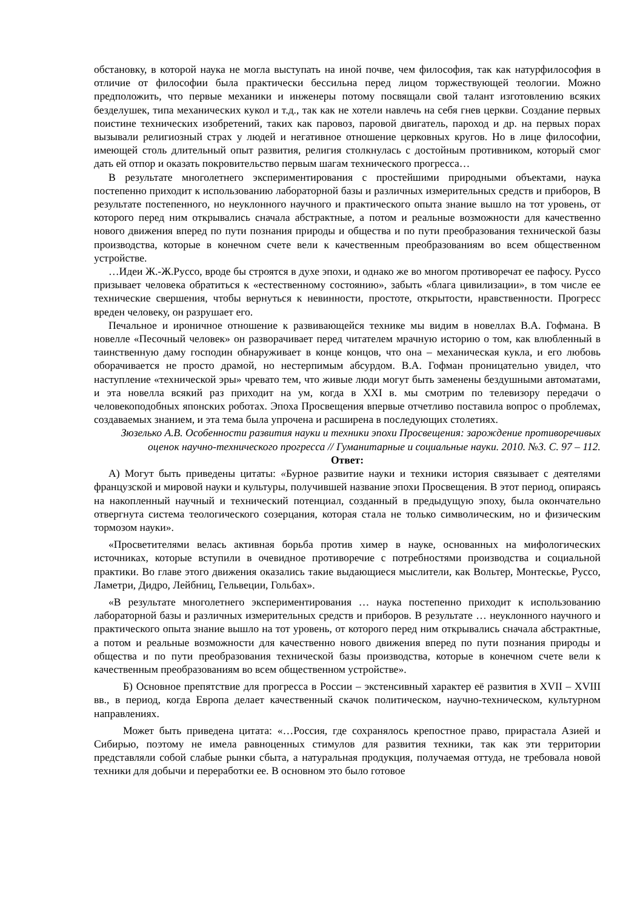обстановку, в которой наука не могла выступать на иной почве, чем философия, так как натурфилософия в отличие от философии была практически бессильна перед лицом торжествующей теологии. Можно предположить, что первые механики и инженеры потому посвящали свой талант изготовлению всяких безделушек, типа механических кукол и т.д., так как не хотели навлечь на себя гнев церкви. Создание первых поистине технических изобретений, таких как паровоз, паровой двигатель, пароход и др. на первых порах вызывали религиозный страх у людей и негативное отношение церковных кругов. Но в лице философии, имеющей столь длительный опыт развития, религия столкнулась с достойным противником, который смог дать ей отпор и оказать покровительство первым шагам технического прогресса…
В результате многолетнего экспериментирования с простейшими природными объектами, наука постепенно приходит к использованию лабораторной базы и различных измерительных средств и приборов, В результате постепенного, но неуклонного научного и практического опыта знание вышло на тот уровень, от которого перед ним открывались сначала абстрактные, а потом и реальные возможности для качественно нового движения вперед по пути познания природы и общества и по пути преобразования технической базы производства, которые в конечном счете вели к качественным преобразованиям во всем общественном устройстве.
…Идеи Ж.-Ж.Руссо, вроде бы строятся в духе эпохи, и однако же во многом противоречат ее пафосу. Руссо призывает человека обратиться к «естественному состоянию», забыть «блага цивилизации», в том числе ее технические свершения, чтобы вернуться к невинности, простоте, открытости, нравственности. Прогресс вреден человеку, он разрушает его.
Печальное и ироничное отношение к развивающейся технике мы видим в новеллах В.А. Гофмана. В новелле «Песочный человек» он разворачивает перед читателем мрачную историю о том, как влюбленный в таинственную даму господин обнаруживает в конце концов, что она – механическая кукла, и его любовь оборачивается не просто драмой, но нестерпимым абсурдом. В.А. Гофман проницательно увидел, что наступление «технической эры» чревато тем, что живые люди могут быть заменены бездушными автоматами, и эта новелла всякий раз приходит на ум, когда в XXI в. мы смотрим по телевизору передачи о человекоподобных японских роботах. Эпоха Просвещения впервые отчетливо поставила вопрос о проблемах, создаваемых знанием, и эта тема была упрочена и расширена в последующих столетиях.
Зюзелько А.В. Особенности развития науки и техники эпохи Просвещения: зарождение противоречивых оценок научно-технического прогресса // Гуманитарные и социальные науки. 2010. №3. С. 97 – 112.
Ответ:
А) Могут быть приведены цитаты: «Бурное развитие науки и техники история связывает с деятелями французской и мировой науки и культуры, получившей название эпохи Просвещения. В этот период, опираясь на накопленный научный и технический потенциал, созданный в предыдущую эпоху, была окончательно отвергнута система теологического созерцания, которая стала не только символическим, но и физическим тормозом науки».
«Просветителями велась активная борьба против химер в науке, основанных на мифологических источниках, которые вступили в очевидное противоречие с потребностями производства и социальной практики. Во главе этого движения оказались такие выдающиеся мыслители, как Вольтер, Монтескье, Руссо, Ламетри, Дидро, Лейбниц, Гельвеции, Гольбах».
«В результате многолетнего экспериментирования … наука постепенно приходит к использованию лабораторной базы и различных измерительных средств и приборов. В результате … неуклонного научного и практического опыта знание вышло на тот уровень, от которого перед ним открывались сначала абстрактные, а потом и реальные возможности для качественно нового движения вперед по пути познания природы и общества и по пути преобразования технической базы производства, которые в конечном счете вели к качественным преобразованиям во всем общественном устройстве».
Б) Основное препятствие для прогресса в России – экстенсивный характер её развития в XVII – XVIII вв., в период, когда Европа делает качественный скачок политическом, научно-техническом, культурном направлениях.
Может быть приведена цитата: «…Россия, где сохранялось крепостное право, прирастала Азией и Сибирью, поэтому не имела равноценных стимулов для развития техники, так как эти территории представляли собой слабые рынки сбыта, а натуральная продукция, получаемая оттуда, не требовала новой техники для добычи и переработки ее. В основном это было готовое